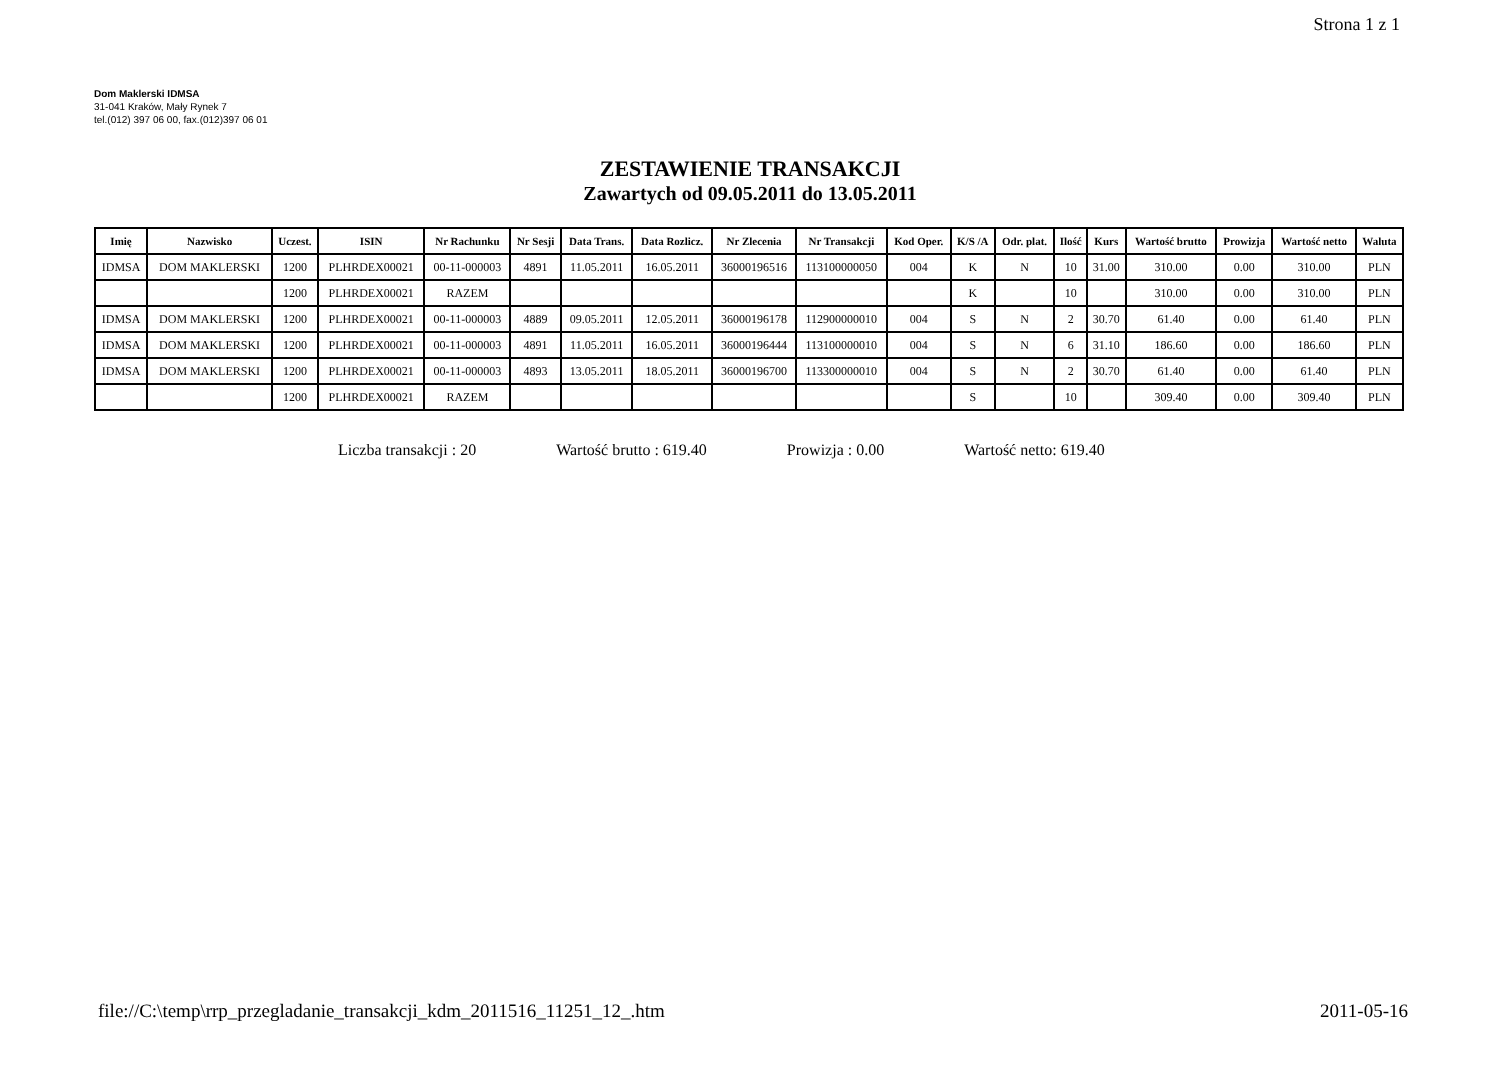Strona 1 z 1
Dom Maklerski IDMSA
31-041 Kraków, Mały Rynek 7
tel.(012) 397 06 00, fax.(012)397 06 01
ZESTAWIENIE TRANSAKCJI
Zawartych od 09.05.2011 do 13.05.2011
| Imię | Nazwisko | Uczest. | ISIN | Nr Rachunku | Nr Sesji | Data Trans. | Data Rozlicz. | Nr Zlecenia | Nr Transakcji | Kod Oper. | K/S /A | Odr. plat. | Ilość | Kurs | Wartość brutto | Prowizja | Wartość netto | Waluta |
| --- | --- | --- | --- | --- | --- | --- | --- | --- | --- | --- | --- | --- | --- | --- | --- | --- | --- | --- |
| IDMSA | DOM MAKLERSKI | 1200 | PLHRDEX00021 | 00-11-000003 | 4891 | 11.05.2011 | 16.05.2011 | 36000196516 | 113100000050 | 004 | K | N | 10 | 31.00 | 310.00 | 0.00 | 310.00 | PLN |
| | | 1200 | PLHRDEX00021 | RAZEM | | | | | | | K | | 10 | | 310.00 | 0.00 | 310.00 | PLN |
| IDMSA | DOM MAKLERSKI | 1200 | PLHRDEX00021 | 00-11-000003 | 4889 | 09.05.2011 | 12.05.2011 | 36000196178 | 112900000010 | 004 | S | N | 2 | 30.70 | 61.40 | 0.00 | 61.40 | PLN |
| IDMSA | DOM MAKLERSKI | 1200 | PLHRDEX00021 | 00-11-000003 | 4891 | 11.05.2011 | 16.05.2011 | 36000196444 | 113100000010 | 004 | S | N | 6 | 31.10 | 186.60 | 0.00 | 186.60 | PLN |
| IDMSA | DOM MAKLERSKI | 1200 | PLHRDEX00021 | 00-11-000003 | 4893 | 13.05.2011 | 18.05.2011 | 36000196700 | 113300000010 | 004 | S | N | 2 | 30.70 | 61.40 | 0.00 | 61.40 | PLN |
| | | 1200 | PLHRDEX00021 | RAZEM | | | | | | | S | | 10 | | 309.40 | 0.00 | 309.40 | PLN |
Liczba transakcji : 20 Wartość brutto : 619.40 Prowizja : 0.00 Wartość netto: 619.40
file://C:\temp\rrp_przegladanie_transakcji_kdm_2011516_11251_12_.htm 2011-05-16